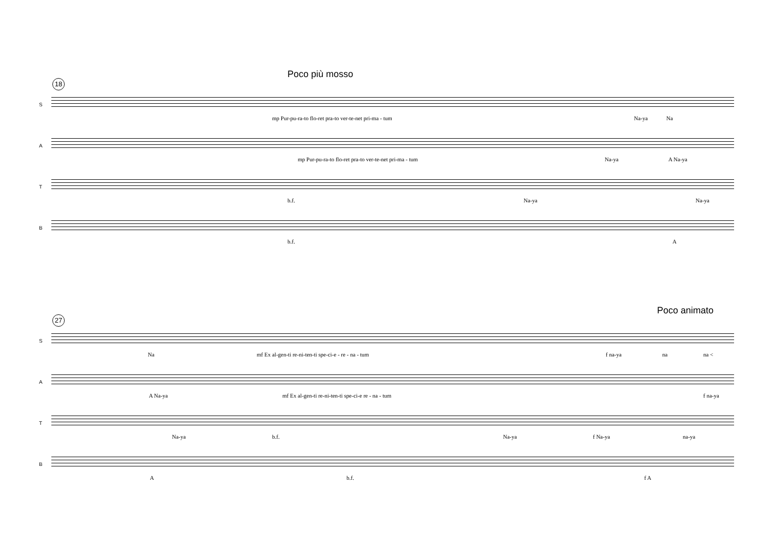Poco più mosso
18
S
mp Pur-pu-ra-to flo-ret pra-to ver-te-net pri-ma - tum Na-ya Na
A
mp Pur-pu-ra-to flo-ret pra-to ver-te-net pri-ma - tum Na-ya A Na-ya
T
b.f. Na-ya Na-ya
B
b.f. A
Poco animato
27
S
Na mf Ex al-gen-ti re-ni-ten-ti spe-ci-e - re - na - tum f na-ya na na <
A
A Na-ya mf Ex al-gen-ti re-ni-ten-ti spe-ci-e re - na - tum f na-ya
T
Na-ya b.f. Na-ya f Na-ya na-ya
B
A b.f. f A